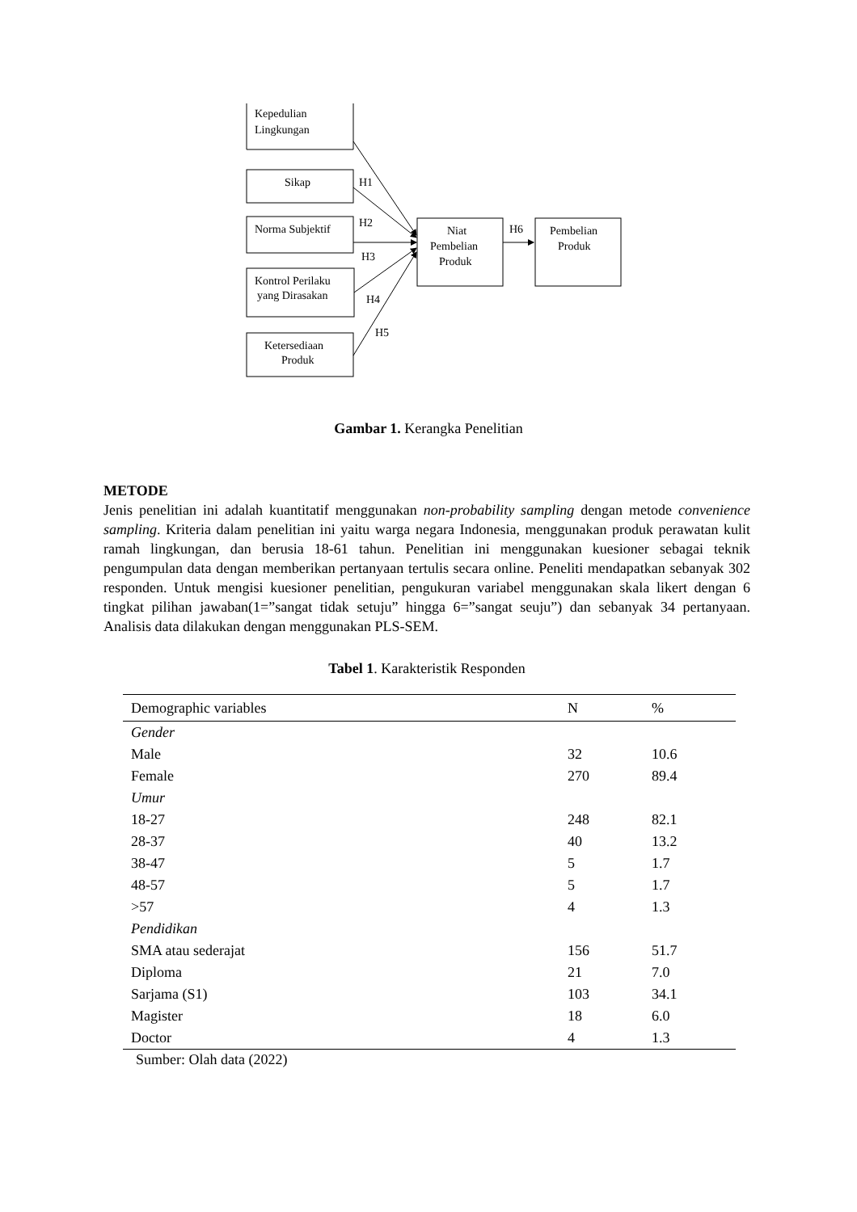Kepedulian
Lingkungan
Sikap
Norma Subjektif
Kontrol Perilaku
yang Dirasakan
Ketersediaan
Produk
Niat
Pembelian
Produk
Pembelian
Produk
H1
H2
H3
H4
H5
H6
Gambar 1. Kerangka Penelitian
METODE
Jenis penelitian ini adalah kuantitatif menggunakan non-probability sampling dengan metode convenience sampling. Kriteria dalam penelitian ini yaitu warga negara Indonesia, menggunakan produk perawatan kulit ramah lingkungan, dan berusia 18-61 tahun. Penelitian ini menggunakan kuesioner sebagai teknik pengumpulan data dengan memberikan pertanyaan tertulis secara online. Peneliti mendapatkan sebanyak 302 responden. Untuk mengisi kuesioner penelitian, pengukuran variabel menggunakan skala likert dengan 6 tingkat pilihan jawaban(1=”sangat tidak setuju” hingga 6=”sangat seuju”) dan sebanyak 34 pertanyaan. Analisis data dilakukan dengan menggunakan PLS-SEM.
Tabel 1. Karakteristik Responden
| Demographic variables | N | % |
| --- | --- | --- |
| Gender | | |
| Male | 32 | 10.6 |
| Female | 270 | 89.4 |
| Umur | | |
| 18-27 | 248 | 82.1 |
| 28-37 | 40 | 13.2 |
| 38-47 | 5 | 1.7 |
| 48-57 | 5 | 1.7 |
| >57 | 4 | 1.3 |
| Pendidikan | | |
| SMA atau sederajat | 156 | 51.7 |
| Diploma | 21 | 7.0 |
| Sarjama (S1) | 103 | 34.1 |
| Magister | 18 | 6.0 |
| Doctor | 4 | 1.3 |
Sumber: Olah data (2022)